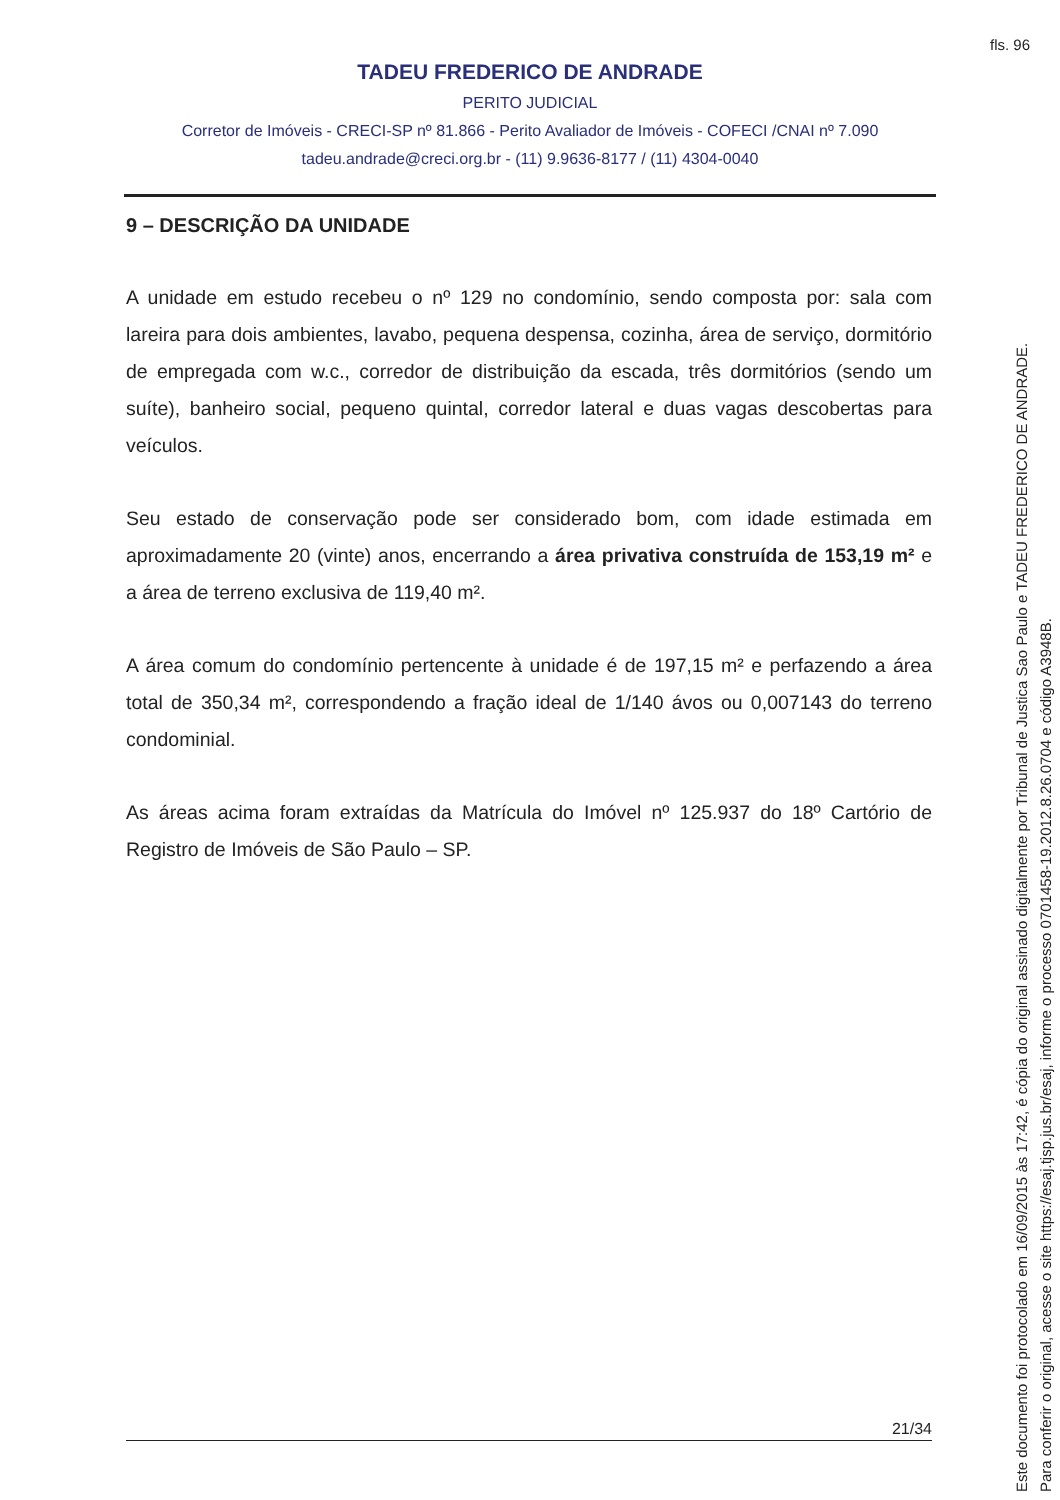fls. 96
TADEU FREDERICO DE ANDRADE
PERITO JUDICIAL
Corretor de Imóveis - CRECI-SP nº 81.866 - Perito Avaliador de Imóveis - COFECI /CNAI nº 7.090
tadeu.andrade@creci.org.br - (11) 9.9636-8177 / (11) 4304-0040
9 – DESCRIÇÃO DA UNIDADE
A unidade em estudo recebeu o nº 129 no condomínio, sendo composta por: sala com lareira para dois ambientes, lavabo, pequena despensa, cozinha, área de serviço, dormitório de empregada com w.c., corredor de distribuição da escada, três dormitórios (sendo um suíte), banheiro social, pequeno quintal, corredor lateral e duas vagas descobertas para veículos.
Seu estado de conservação pode ser considerado bom, com idade estimada em aproximadamente 20 (vinte) anos, encerrando a área privativa construída de 153,19 m² e a área de terreno exclusiva de 119,40 m².
A área comum do condomínio pertencente à unidade é de 197,15 m² e perfazendo a área total de 350,34 m², correspondendo a fração ideal de 1/140 ávos ou 0,007143 do terreno condominial.
As áreas acima foram extraídas da Matrícula do Imóvel nº 125.937 do 18º Cartório de Registro de Imóveis de São Paulo – SP.
21/34
Este documento foi protocolado em 16/09/2015 às 17:42, é cópia do original assinado digitalmente por Tribunal de Justica Sao Paulo e TADEU FREDERICO DE ANDRADE.
Para conferir o original, acesse o site https://esaj.tjsp.jus.br/esaj, informe o processo 0701458-19.2012.8.26.0704 e código A3948B.